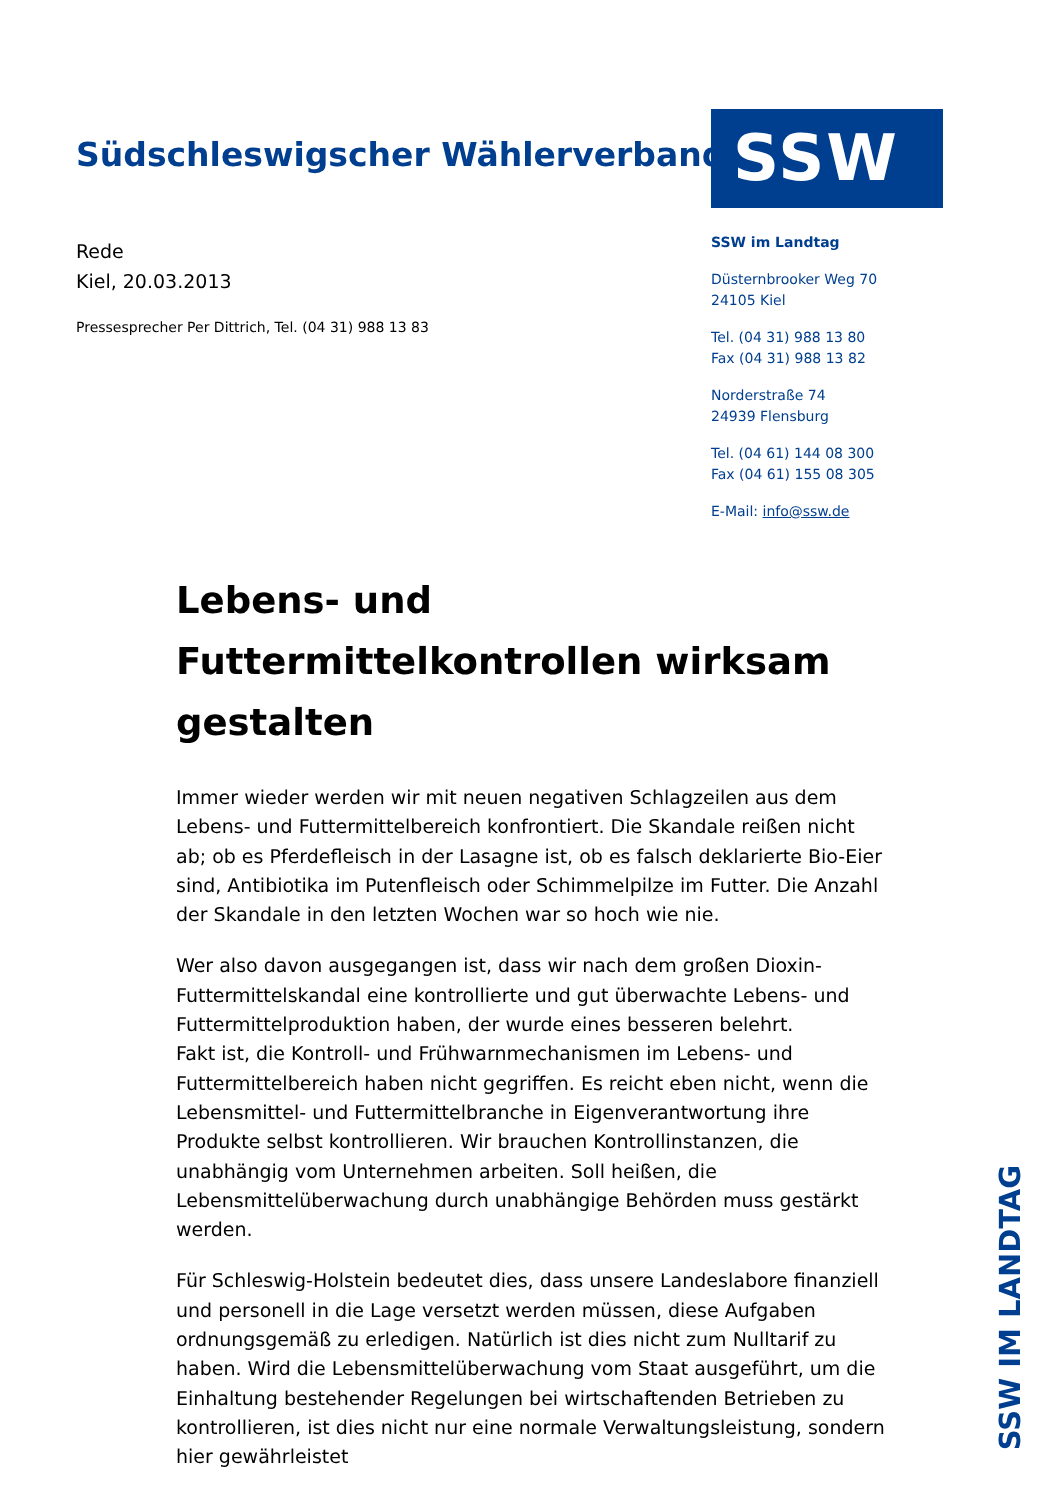Südschleswigscher Wählerverband
SSW
Rede
Kiel, 20.03.2013
Pressesprecher Per Dittrich, Tel. (04 31) 988 13 83
SSW im Landtag
Düsternbrooker Weg 70
24105 Kiel
Tel. (04 31) 988 13 80
Fax (04 31) 988 13 82
Norderstraße 74
24939 Flensburg
Tel. (04 61) 144 08 300
Fax (04 61) 155 08 305
E-Mail: info@ssw.de
Lebens- und Futtermittelkontrollen wirksam gestalten
Immer wieder werden wir mit neuen negativen Schlagzeilen aus dem Lebens- und Futtermittelbereich konfrontiert. Die Skandale reißen nicht ab; ob es Pferdefleisch in der Lasagne ist, ob es falsch deklarierte Bio-Eier sind, Antibiotika im Putenfleisch oder Schimmelpilze im Futter. Die Anzahl der Skandale in den letzten Wochen war so hoch wie nie.
Wer also davon ausgegangen ist, dass wir nach dem großen Dioxin-Futtermittelskandal eine kontrollierte und gut überwachte Lebens- und Futtermittelproduktion haben, der wurde eines besseren belehrt.
Fakt ist, die Kontroll- und Frühwarnmechanismen im Lebens- und Futtermittelbereich haben nicht gegriffen. Es reicht eben nicht, wenn die Lebensmittel- und Futtermittelbranche in Eigenverantwortung ihre Produkte selbst kontrollieren. Wir brauchen Kontrollinstanzen, die unabhängig vom Unternehmen arbeiten. Soll heißen, die Lebensmittelüberwachung durch unabhängige Behörden muss gestärkt werden.
Für Schleswig-Holstein bedeutet dies, dass unsere Landeslabore finanziell und personell in die Lage versetzt werden müssen, diese Aufgaben ordnungsgemäß zu erledigen. Natürlich ist dies nicht zum Nulltarif zu haben. Wird die Lebensmittelüberwachung vom Staat ausgeführt, um die Einhaltung bestehender Regelungen bei wirtschaftenden Betrieben zu kontrollieren, ist dies nicht nur eine normale Verwaltungsleistung, sondern hier gewährleistet
SSW IM LANDTAG